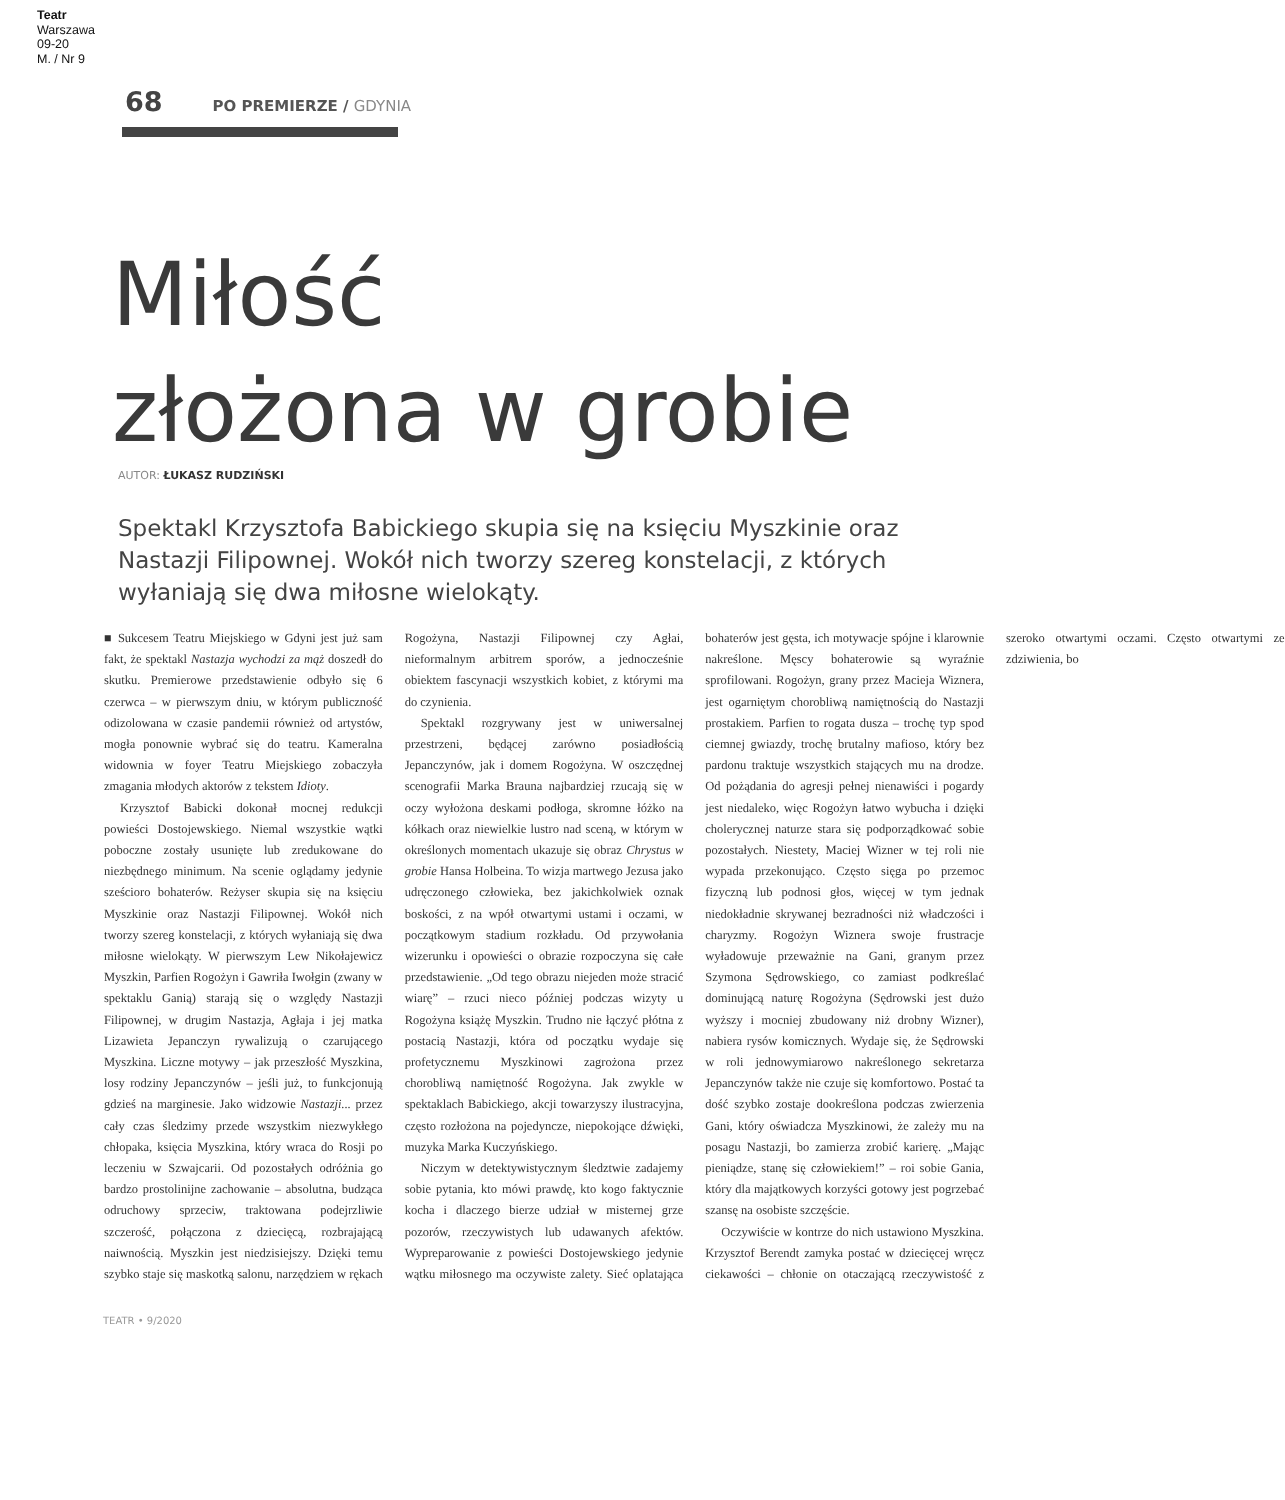Teatr
Warszawa
09-20
M. / Nr 9
68 PO PREMIERZE / GDYNIA
Miłość
złożona w grobie
AUTOR: ŁUKASZ RUDZIŃSKI
Spektakl Krzysztofa Babickiego skupia się na księciu Myszkinie oraz Nastazji Filipownej. Wokół nich tworzy szereg konstelacji, z których wyłaniają się dwa miłosne wielokąty.
■ Sukcesem Teatru Miejskiego w Gdyni jest już sam fakt, że spektakl Nastazja wychodzi za mąż doszedł do skutku. Premierowe przedstawienie odbyło się 6 czerwca – w pierwszym dniu, w którym publiczność odizolowana w czasie pandemii również od artystów, mogła ponownie wybrać się do teatru. Kameralna widownia w foyer Teatru Miejskiego zobaczyła zmagania młodych aktorów z tekstem Idioty.
Krzysztof Babicki dokonał mocnej redukcji powieści Dostojewskiego. Niemal wszystkie wątki poboczne zostały usunięte lub zredukowane do niezbędnego minimum. Na scenie oglądamy jedynie sześcioro bohaterów. Reżyser skupia się na księciu Myszkinie oraz Nastazji Filipownej. Wokół nich tworzy szereg konstelacji, z których wyłaniają się dwa miłosne wielokąty. W pierwszym Lew Nikołajewicz Myszkin, Parfien Rogożyn i Gawriła Iwołgin (zwany w spektaklu Ganią) starają się o względy Nastazji Filipownej, w drugim Nastazja, Agłaja i jej matka Lizawieta Jepanczyn rywalizują o czarującego Myszkina. Liczne motywy – jak przeszłość Myszkina, losy rodziny Jepanczynów – jeśli już, to funkcjonują gdzieś na marginesie. Jako widzowie Nastazji... przez cały czas śledzimy przede wszystkim niezwykłego chłopaka, księcia Myszkina, który wraca do Rosji po leczeniu w Szwajcarii. Od pozostałych odróżnia go bardzo prostolinijne zachowanie – absolutna, budząca odruchowy sprzeciw, traktowana podejrzliwie szczerość, połączona z dziecięcą, rozbrajającą naiwnością. Myszkin jest niedzisiejszy. Dzięki temu szybko staje się maskotką salonu, narzędziem w rękach Rogożyna, Nastazji Filipownej czy Agłai, nieformalnym arbitrem sporów, a jednocześnie obiektem fascynacji wszystkich kobiet, z którymi ma do czynienia.
Spektakl rozgrywany jest w uniwersalnej przestrzeni, będącej zarówno posiadłością Jepanczynów, jak i domem Rogożyna. W oszczędnej scenografii Marka Brauna najbardziej rzucają się w oczy wyłożona deskami podłoga, skromne łóżko na kółkach oraz niewielkie lustro nad sceną, w którym w określonych momentach ukazuje się obraz Chrystus w grobie Hansa Holbeina. To wizja martwego Jezusa jako udręczonego człowieka, bez jakichkolwiek oznak boskości, z na wpół otwartymi ustami i oczami, w początkowym stadium rozkładu. Od przywołania wizerunku i opowieści o obrazie rozpoczyna się całe przedstawienie. „Od tego obrazu niejeden może stracić wiarę” – rzuci nieco później podczas wizyty u Rogożyna książę Myszkin. Trudno nie łączyć płótna z postacią Nastazji, która od początku wydaje się profetycznemu Myszkinowi zagrożona przez chorobliwą namiętność Rogożyna. Jak zwykle w spektaklach Babickiego, akcji towarzyszy ilustracyjna, często rozłożona na pojedyncze, niepokojące dźwięki, muzyka Marka Kuczyńskiego.
Niczym w detektywistycznym śledztwie zadajemy sobie pytania, kto mówi prawdę, kto kogo faktycznie kocha i dlaczego bierze udział w misternej grze pozorów, rzeczywistych lub udawanych afektów. Wypreparowanie z powieści Dostojewskiego jedynie wątku miłosnego ma oczywiste zalety. Sieć oplatająca bohaterów jest gęsta, ich motywacje spójne i klarownie nakreślone. Męscy bohaterowie są wyraźnie sprofilowani. Rogożyn, grany przez Macieja Wiznera, jest ogarniętym chorobliwą namiętnością do Nastazji prostakiem. Parfien to rogata dusza – trochę typ spod ciemnej gwiazdy, trochę brutalny mafioso, który bez pardonu traktuje wszystkich stających mu na drodze. Od pożądania do agresji pełnej nienawiści i pogardy jest niedaleko, więc Rogożyn łatwo wybucha i dzięki cholerycznej naturze stara się podporządkować sobie pozostałych. Niestety, Maciej Wizner w tej roli nie wypada przekonująco. Często sięga po przemoc fizyczną lub podnosi głos, więcej w tym jednak niedokładnie skrywanej bezradności niż władczości i charyzmy. Rogożyn Wiznera swoje frustracje wyładowuje przeważnie na Gani, granym przez Szymona Sędrowskiego, co zamiast podkreślać dominującą naturę Rogożyna (Sędrowski jest dużo wyższy i mocniej zbudowany niż drobny Wizner), nabiera rysów komicznych. Wydaje się, że Sędrowski w roli jednowymiarowo nakreślonego sekretarza Jepanczynów także nie czuje się komfortowo. Postać ta dość szybko zostaje dookreślona podczas zwierzenia Gani, który oświadcza Myszkinowi, że zależy mu na posagu Nastazji, bo zamierza zrobić karierę. „Mając pieniądze, stanę się człowiekiem!” – roi sobie Gania, który dla majątkowych korzyści gotowy jest pogrzebać szansę na osobiste szczęście.
Oczywiście w kontrze do nich ustawiono Myszkina. Krzysztof Berendt zamyka postać w dziecięcej wręcz ciekawości – chłonie on otaczającą rzeczywistość z szeroko otwartymi oczami. Często otwartymi ze zdziwienia, bo
TEATR • 9/2020